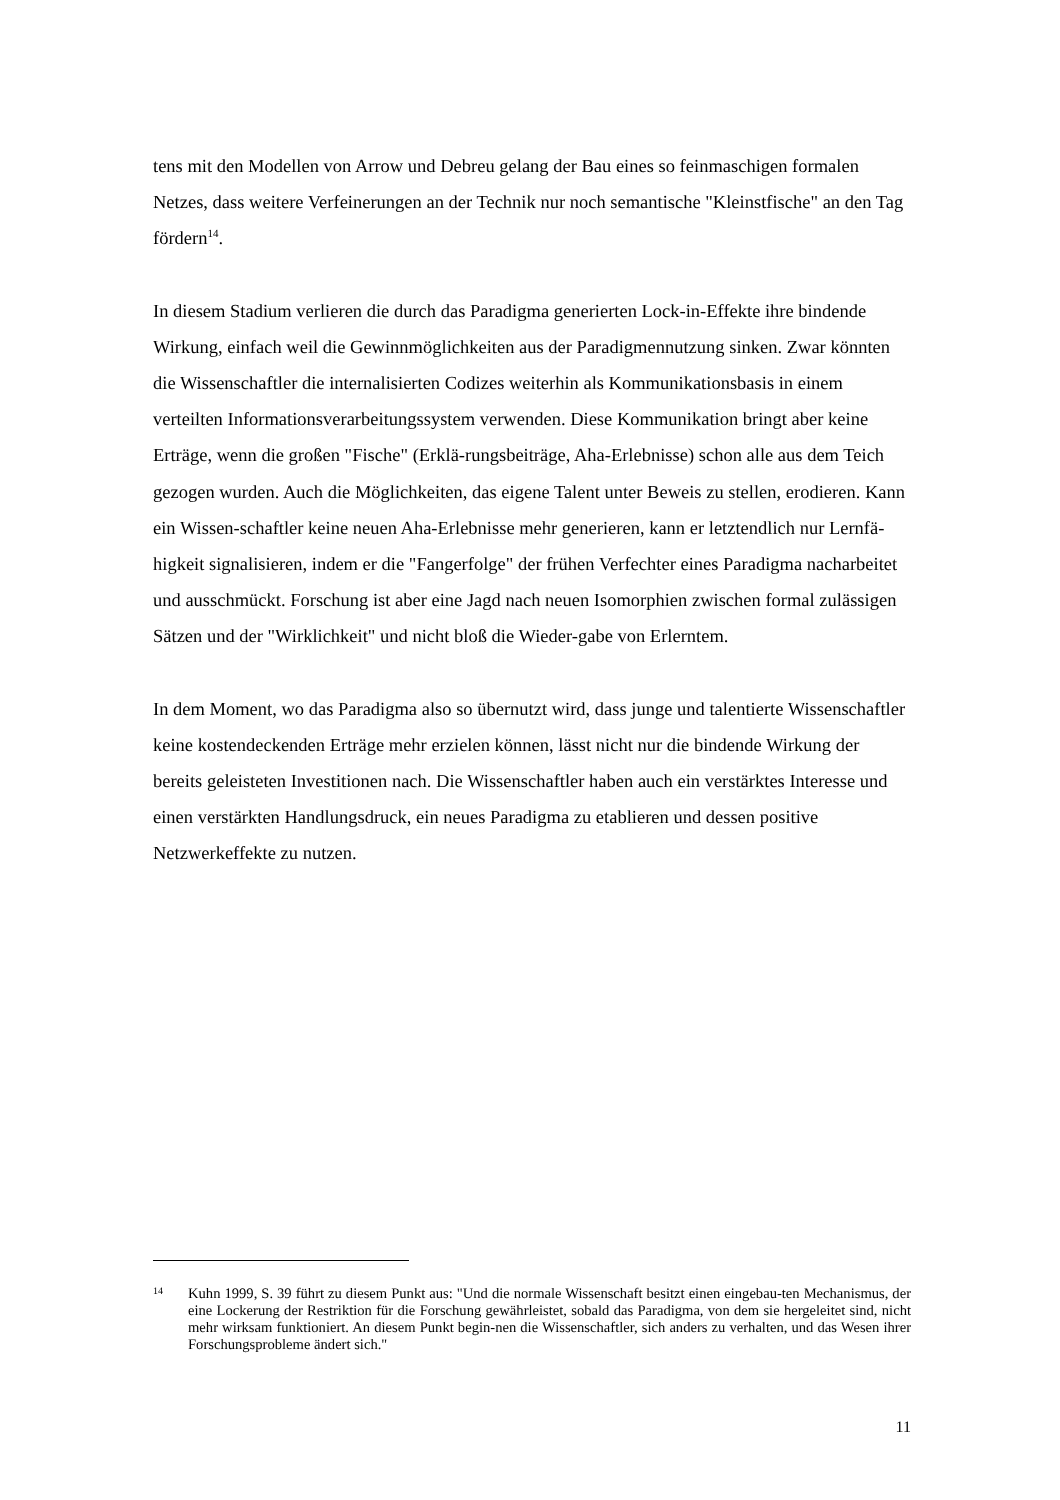tens mit den Modellen von Arrow und Debreu gelang der Bau eines so feinmaschigen formalen Netzes, dass weitere Verfeinerungen an der Technik nur noch semantische "Kleinstfische" an den Tag fördern<sup>14</sup>.
In diesem Stadium verlieren die durch das Paradigma generierten Lock-in-Effekte ihre bindende Wirkung, einfach weil die Gewinnmöglichkeiten aus der Paradigmennutzung sinken. Zwar könnten die Wissenschaftler die internalisierten Codizes weiterhin als Kommunikationsbasis in einem verteilten Informationsverarbeitungssystem verwenden. Diese Kommunikation bringt aber keine Erträge, wenn die großen "Fische" (Erklä-rungsbeiträge, Aha-Erlebnisse) schon alle aus dem Teich gezogen wurden. Auch die Möglichkeiten, das eigene Talent unter Beweis zu stellen, erodieren. Kann ein Wissen-schaftler keine neuen Aha-Erlebnisse mehr generieren, kann er letztendlich nur Lernfä-higkeit signalisieren, indem er die "Fangerfolge" der frühen Verfechter eines Paradigma nacharbeitet und ausschmückt. Forschung ist aber eine Jagd nach neuen Isomorphien zwischen formal zulässigen Sätzen und der "Wirklichkeit" und nicht bloß die Wieder-gabe von Erlerntem.
In dem Moment, wo das Paradigma also so übernutzt wird, dass junge und talentierte Wissenschaftler keine kostendeckenden Erträge mehr erzielen können, lässt nicht nur die bindende Wirkung der bereits geleisteten Investitionen nach. Die Wissenschaftler haben auch ein verstärktes Interesse und einen verstärkten Handlungsdruck, ein neues Paradigma zu etablieren und dessen positive Netzwerkeffekte zu nutzen.
14 Kuhn 1999, S. 39 führt zu diesem Punkt aus: "Und die normale Wissenschaft besitzt einen eingebau-ten Mechanismus, der eine Lockerung der Restriktion für die Forschung gewährleistet, sobald das Paradigma, von dem sie hergeleitet sind, nicht mehr wirksam funktioniert. An diesem Punkt begin-nen die Wissenschaftler, sich anders zu verhalten, und das Wesen ihrer Forschungsprobleme ändert sich."
11